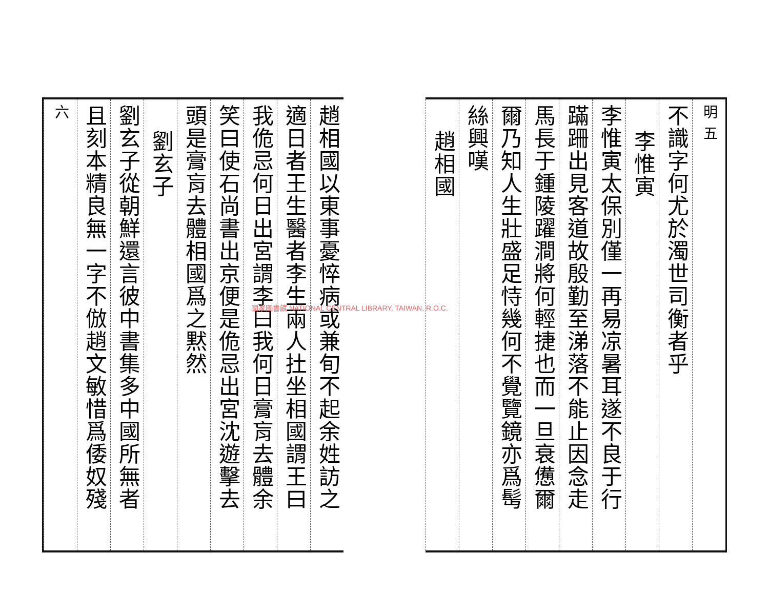明 五
不識字何尤於濁世司衡者乎
李惟寅
李惟寅太保別僅一再易凉暑耳遂不良于行
蹣跚出見客道故殷勤至涕落不能止因念走
馬長于鍾陵躍澗將何輕捷也而一旦衰憊爾
爾乃知人生壯盛足恃幾何不覺覽鏡亦爲髩
絲興嘆
趙相國
趙相國以東事憂悴病或兼旬不起余姓訪之
適日者王生醫者李生兩人扗坐相國謂王曰
我佹忌何日出宮謂李曰我何日膏肓去體余
笑曰使石尚書出京便是佹忌出宮沈遊擊去
頭是膏肓去體相國爲之黙然
劉玄子
劉玄子從朝鮮還言彼中書集多中國所無者
且刻本精良無一字不倣趙文敏惜爲倭奴殘
六
國家圖書館 NATIONAL CENTRAL LIBRARY, TAIWAN, R.O.C.